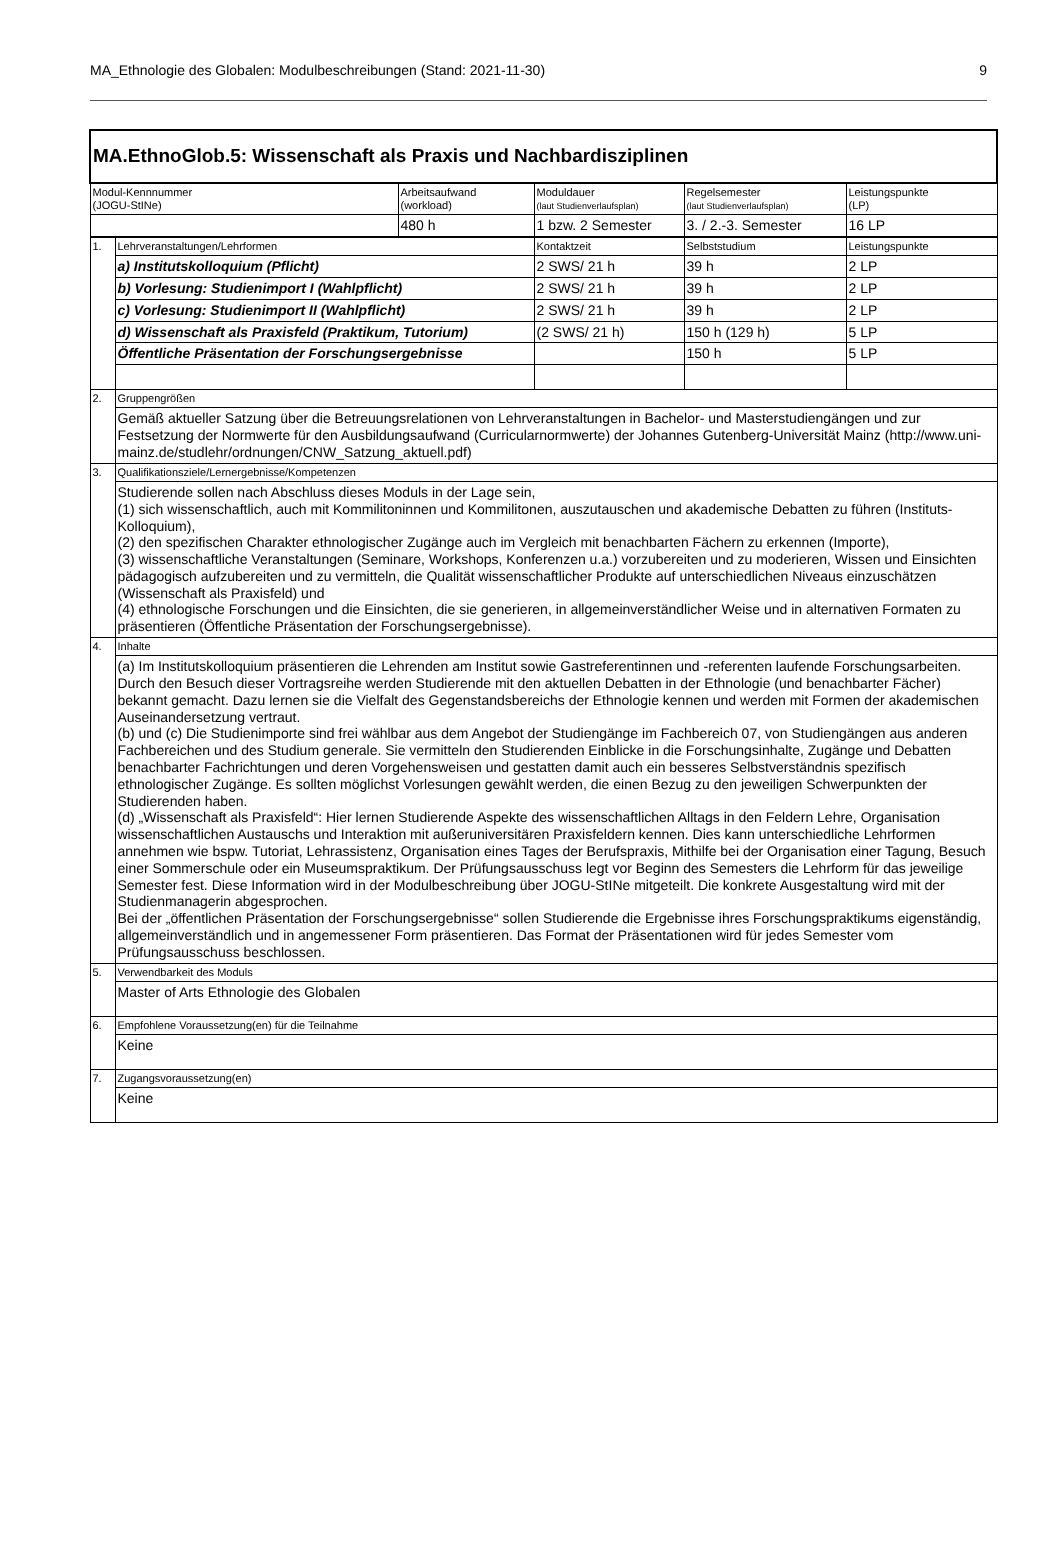MA_Ethnologie des Globalen: Modulbeschreibungen (Stand: 2021-11-30) 9
| MA.EthnoGlob.5: Wissenschaft als Praxis und Nachbardisziplinen | | | | | |
| Modul-Kennnummer (JOGU-StINe) | | Arbeitsaufwand (workload) | Moduldauer (laut Studienverlaufsplan) | Regelsemester (laut Studienverlaufsplan) | Leistungspunkte (LP) |
| | | 480 h | 1 bzw. 2 Semester | 3. / 2.-3. Semester | 16 LP |
| 1. | Lehrveranstaltungen/Lehrformen | | Kontaktzeit | Selbststudium | Leistungspunkte |
| | a) Institutskolloquium (Pflicht) | | 2 SWS/ 21 h | 39 h | 2 LP |
| | b) Vorlesung: Studienimport I (Wahlpflicht) | | 2 SWS/ 21 h | 39 h | 2 LP |
| | c) Vorlesung: Studienimport II (Wahlpflicht) | | 2 SWS/ 21 h | 39 h | 2 LP |
| | d) Wissenschaft als Praxisfeld (Praktikum, Tutorium) | | (2 SWS/ 21 h) | 150 h (129 h) | 5 LP |
| | Öffentliche Präsentation der Forschungsergebnisse | | | 150 h | 5 LP |
| 2. | Gruppengrößen | | | | |
| | Gemäß aktueller Satzung über die Betreuungsrelationen von Lehrveranstaltungen in Bachelor- und Masterstudiengängen und zur Festsetzung der Normwerte für den Ausbildungsaufwand (Curricularnormwerte) der Johannes Gutenberg-Universität Mainz (http://www.uni-mainz.de/studlehr/ordnungen/CNW_Satzung_aktuell.pdf) | | | | |
| 3. | Qualifikationsziele/Lernergebnisse/Kompetenzen | | | | |
| | Studierende sollen nach Abschluss dieses Moduls in der Lage sein, (1) sich wissenschaftlich, auch mit Kommilitoninnen und Kommilitonen, auszutauschen und akademische Debatten zu führen (Instituts-Kolloquium), (2) den spezifischen Charakter ethnologischer Zugänge auch im Vergleich mit benachbarten Fächern zu erkennen (Importe), (3) wissenschaftliche Veranstaltungen (Seminare, Workshops, Konferenzen u.a.) vorzubereiten und zu moderieren, Wissen und Einsichten pädagogisch aufzubereiten und zu vermitteln, die Qualität wissenschaftlicher Produkte auf unterschiedlichen Niveaus einzuschätzen (Wissenschaft als Praxisfeld) und (4) ethnologische Forschungen und die Einsichten, die sie generieren, in allgemeinverständlicher Weise und in alternativen Formaten zu präsentieren (Öffentliche Präsentation der Forschungsergebnisse). | | | | |
| 4. | Inhalte | | | | |
| | (a) Im Institutskolloquium präsentieren die Lehrenden am Institut sowie Gastreferentinnen und -referenten laufende Forschungsarbeiten. Durch den Besuch dieser Vortragsreihe werden Studierende mit den aktuellen Debatten in der Ethnologie (und benachbarter Fächer) bekannt gemacht. Dazu lernen sie die Vielfalt des Gegenstandsbereichs der Ethnologie kennen und werden mit Formen der akademischen Auseinandersetzung vertraut. (b) und (c) Die Studienimporte sind frei wählbar aus dem Angebot der Studiengänge im Fachbereich 07, von Studiengängen aus anderen Fachbereichen und des Studium generale. Sie vermitteln den Studierenden Einblicke in die Forschungsinhalte, Zugänge und Debatten benachbarter Fachrichtungen und deren Vorgehensweisen und gestatten damit auch ein besseres Selbstverständnis spezifisch ethnologischer Zugänge. Es sollten möglichst Vorlesungen gewählt werden, die einen Bezug zu den jeweiligen Schwerpunkten der Studierenden haben. (d) „Wissenschaft als Praxisfeld“: Hier lernen Studierende Aspekte des wissenschaftlichen Alltags in den Feldern Lehre, Organisation wissenschaftlichen Austauschs und Interaktion mit außeruniversitären Praxisfeldern kennen. Dies kann unterschiedliche Lehrformen annehmen wie bspw. Tutoriat, Lehrassistenz, Organisation eines Tages der Berufspraxis, Mithilfe bei der Organisation einer Tagung, Besuch einer Sommerschule oder ein Museumspraktikum. Der Prüfungsausschuss legt vor Beginn des Semesters die Lehrform für das jeweilige Semester fest. Diese Information wird in der Modulbeschreibung über JOGU-StINe mitgeteilt. Die konkrete Ausgestaltung wird mit der Studienmanagerin abgesprochen. Bei der „öffentlichen Präsentation der Forschungsergebnisse“ sollen Studierende die Ergebnisse ihres Forschungspraktikums eigenständig, allgemeinverständlich und in angemessener Form präsentieren. Das Format der Präsentationen wird für jedes Semester vom Prüfungsausschuss beschlossen. | | | | |
| 5. | Verwendbarkeit des Moduls | | | | |
| | Master of Arts Ethnologie des Globalen | | | | |
| 6. | Empfohlene Voraussetzung(en) für die Teilnahme | | | | |
| | Keine | | | | |
| 7. | Zugangsvoraussetzung(en) | | | | |
| | Keine | | | | |